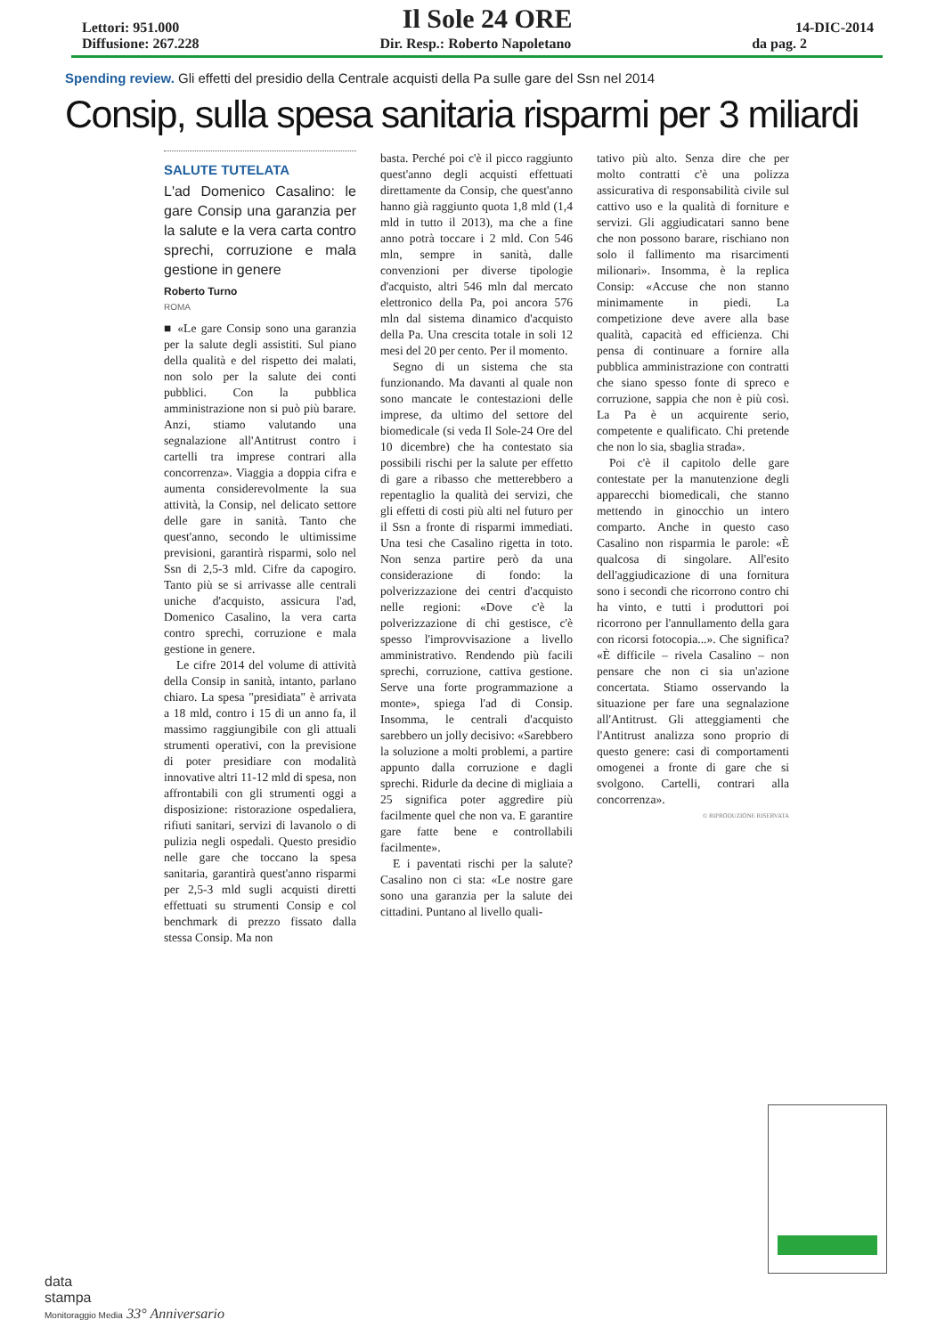Lettori: 951.000
Il Sole 24 ORE
14-DIC-2014
Diffusione: 267.228 Dir. Resp.: Roberto Napoletano da pag. 2
Spending review. Gli effetti del presidio della Centrale acquisti della Pa sulle gare del Ssn nel 2014
Consip, sulla spesa sanitaria risparmi per 3 miliardi
SALUTE TUTELATA
L'ad Domenico Casalino: le gare Consip una garanzia per la salute e la vera carta contro sprechi, corruzione e mala gestione in genere
Roberto Turno
ROMA
■ «Le gare Consip sono una garanzia per la salute degli assistiti. Sul piano della qualità e del rispetto dei malati, non solo per la salute dei conti pubblici. Con la pubblica amministrazione non si può più barare. Anzi, stiamo valutando una segnalazione all'Antitrust contro i cartelli tra imprese contrari alla concorrenza». Viaggia a doppia cifra e aumenta considerevolmente la sua attività, la Consip, nel delicato settore delle gare in sanità. Tanto che quest'anno, secondo le ultimissime previsioni, garantirà risparmi, solo nel Ssn di 2,5-3 mld. Cifre da capogiro. Tanto più se si arrivasse alle centrali uniche d'acquisto, assicura l'ad, Domenico Casalino, la vera carta contro sprechi, corruzione e mala gestione in genere.
Le cifre 2014 del volume di attività della Consip in sanità, intanto, parlano chiaro. La spesa "presidiata" è arrivata a 18 mld, contro i 15 di un anno fa, il massimo raggiungibile con gli attuali strumenti operativi, con la previsione di poter presidiare con modalità innovative altri 11-12 mld di spesa, non affrontabili con gli strumenti oggi a disposizione: ristorazione ospedaliera, rifiuti sanitari, servizi di lavanolo o di pulizia negli ospedali. Questo presidio nelle gare che toccano la spesa sanitaria, garantirà quest'anno risparmi per 2,5-3 mld sugli acquisti diretti effettuati su strumenti Consip e col benchmark di prezzo fissato dalla stessa Consip. Ma non
basta. Perché poi c'è il picco raggiunto quest'anno degli acquisti effettuati direttamente da Consip, che quest'anno hanno già raggiunto quota 1,8 mld (1,4 mld in tutto il 2013), ma che a fine anno potrà toccare i 2 mld. Con 546 mln, sempre in sanità, dalle convenzioni per diverse tipologie d'acquisto, altri 546 mln dal mercato elettronico della Pa, poi ancora 576 mln dal sistema dinamico d'acquisto della Pa. Una crescita totale in soli 12 mesi del 20 per cento. Per il momento.
Segno di un sistema che sta funzionando. Ma davanti al quale non sono mancate le contestazioni delle imprese, da ultimo del settore del biomedicale (si veda Il Sole-24 Ore del 10 dicembre) che ha contestato sia possibili rischi per la salute per effetto di gare a ribasso che metterebbero a repentaglio la qualità dei servizi, che gli effetti di costi più alti nel futuro per il Ssn a fronte di risparmi immediati. Una tesi che Casalino rigetta in toto. Non senza partire però da una considerazione di fondo: la polverizzazione dei centri d'acquisto nelle regioni: «Dove c'è la polverizzazione di chi gestisce, c'è spesso l'improvvisazione a livello amministrativo. Rendendo più facili sprechi, corruzione, cattiva gestione. Serve una forte programmazione a monte», spiega l'ad di Consip. Insomma, le centrali d'acquisto sarebbero un jolly decisivo: «Sarebbero la soluzione a molti problemi, a partire appunto dalla corruzione e dagli sprechi. Ridurle da decine di migliaia a 25 significa poter aggredire più facilmente quel che non va. E garantire gare fatte bene e controllabili facilmente».
E i paventati rischi per la salute? Casalino non ci sta: «Le nostre gare sono una garanzia per la salute dei cittadini. Puntano al livello quali-
tativo più alto. Senza dire che per molto contratti c'è una polizza assicurativa di responsabilità civile sul cattivo uso e la qualità di forniture e servizi. Gli aggiudicatari sanno bene che non possono barare, rischiano non solo il fallimento ma risarcimenti milionari». Insomma, è la replica Consip: «Accuse che non stanno minimamente in piedi. La competizione deve avere alla base qualità, capacità ed efficienza. Chi pensa di continuare a fornire alla pubblica amministrazione con contratti che siano spesso fonte di spreco e corruzione, sappia che non è più così. La Pa è un acquirente serio, competente e qualificato. Chi pretende che non lo sia, sbaglia strada».
Poi c'è il capitolo delle gare contestate per la manutenzione degli apparecchi biomedicali, che stanno mettendo in ginocchio un intero comparto. Anche in questo caso Casalino non risparmia le parole: «È qualcosa di singolare. All'esito dell'aggiudicazione di una fornitura sono i secondi che ricorrono contro chi ha vinto, e tutti i produttori poi ricorrono per l'annullamento della gara con ricorsi fotocopia...». Che significa? «È difficile – rivela Casalino – non pensare che non ci sia un'azione concertata. Stiamo osservando la situazione per fare una segnalazione all'Antitrust. Gli atteggiamenti che l'Antitrust analizza sono proprio di questo genere: casi di comportamenti omogenei a fronte di gare che si svolgono. Cartelli, contrari alla concorrenza».
© RIPRODUZIONE RISERVATA
data
stampa
Monitoraggio Media 33° Anniversario